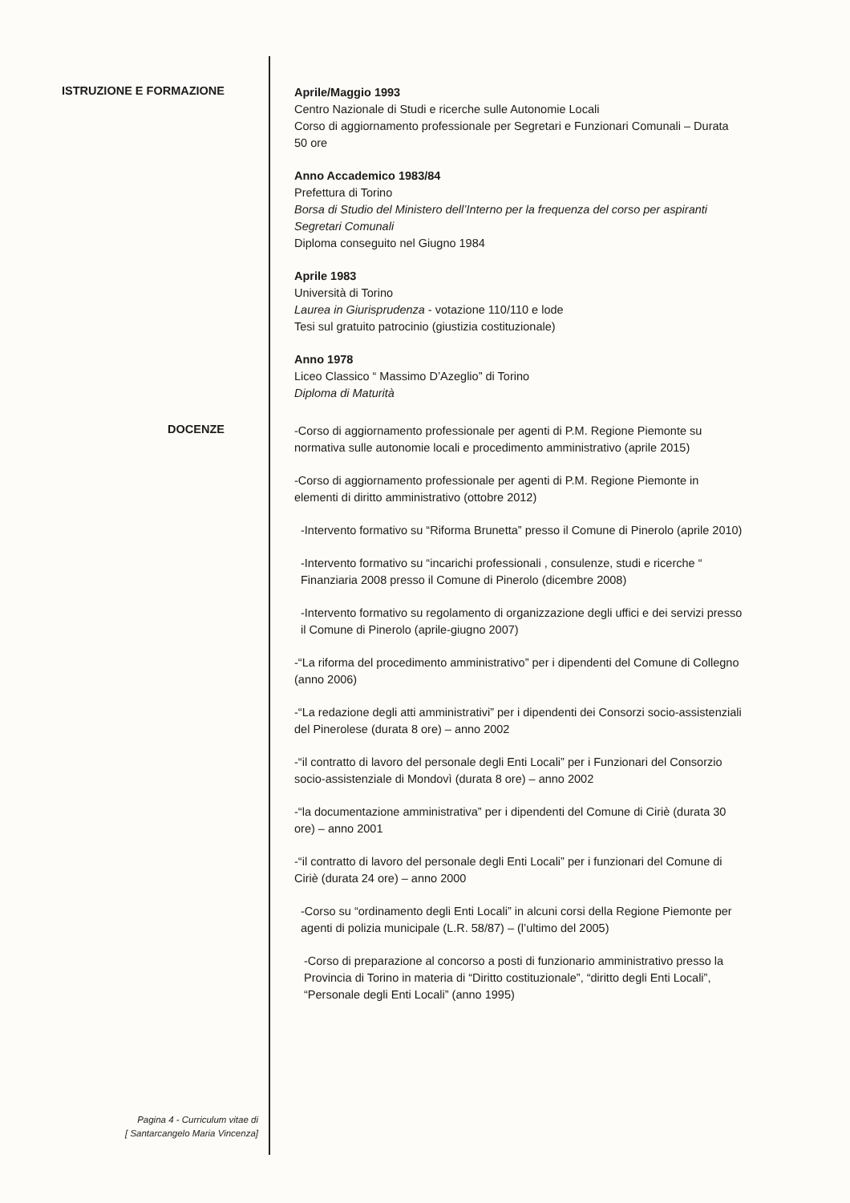ISTRUZIONE E FORMAZIONE
Aprile/Maggio 1993
Centro Nazionale di Studi e ricerche sulle Autonomie Locali
Corso di aggiornamento professionale per Segretari e Funzionari Comunali – Durata 50 ore
Anno Accademico 1983/84
Prefettura di Torino
Borsa di Studio del Ministero dell’Interno per la frequenza del corso per aspiranti Segretari Comunali
Diploma conseguito nel Giugno 1984
Aprile 1983
Università di Torino
Laurea in Giurisprudenza - votazione 110/110 e lode
Tesi sul gratuito patrocinio (giustizia costituzionale)
Anno 1978
Liceo Classico “ Massimo D’Azeglio” di Torino
Diploma di Maturità
DOCENZE
-Corso di aggiornamento professionale per agenti di P.M. Regione Piemonte su normativa sulle autonomie locali e procedimento amministrativo (aprile 2015)
-Corso di aggiornamento professionale per agenti di P.M. Regione Piemonte in elementi di diritto amministrativo (ottobre 2012)
-Intervento formativo su “Riforma Brunetta” presso il Comune di Pinerolo (aprile 2010)
-Intervento formativo su “incarichi professionali , consulenze, studi e ricerche “ Finanziaria 2008 presso il Comune di Pinerolo (dicembre 2008)
-Intervento formativo su regolamento di organizzazione degli uffici e dei servizi presso il Comune di Pinerolo (aprile-giugno 2007)
-“La riforma del procedimento amministrativo” per i dipendenti del Comune di Collegno (anno 2006)
-“La redazione degli atti amministrativi” per i dipendenti dei Consorzi socio-assistenziali del Pinerolese (durata 8 ore) – anno 2002
-“il contratto di lavoro del personale degli Enti Locali” per i Funzionari del Consorzio socio-assistenziale di Mondovì (durata 8 ore) – anno 2002
-“la documentazione amministrativa” per i dipendenti del Comune di Ciriè (durata 30 ore) – anno 2001
-“il contratto di lavoro del personale degli Enti Locali” per i funzionari del Comune di Ciriè (durata 24 ore) – anno 2000
-Corso su “ordinamento degli Enti Locali” in alcuni corsi della Regione Piemonte per agenti di polizia municipale (L.R. 58/87) – (l’ultimo del 2005)
-Corso di preparazione al concorso a posti di funzionario amministrativo presso la Provincia di Torino in materia di “Diritto costituzionale”, “diritto degli Enti Locali”, “Personale degli Enti Locali” (anno 1995)
Pagina 4 - Curriculum vitae di
[ Santarcangelo Maria Vincenza]